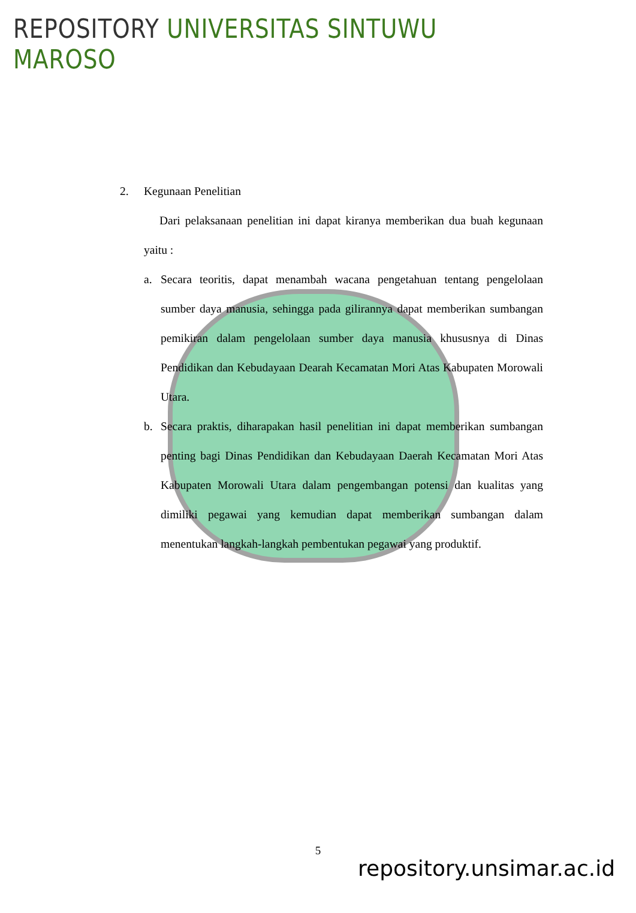REPOSITORY UNIVERSITAS SINTUWU MAROSO
2. Kegunaan Penelitian
Dari pelaksanaan penelitian ini dapat kiranya memberikan dua buah kegunaan yaitu :
a. Secara teoritis, dapat menambah wacana pengetahuan tentang pengelolaan sumber daya manusia, sehingga pada gilirannya dapat memberikan sumbangan pemikiran dalam pengelolaan sumber daya manusia khususnya di Dinas Pendidikan dan Kebudayaan Dearah Kecamatan Mori Atas Kabupaten Morowali Utara.
b. Secara praktis, diharapakan hasil penelitian ini dapat memberikan sumbangan penting bagi Dinas Pendidikan dan Kebudayaan Daerah Kecamatan Mori Atas Kabupaten Morowali Utara dalam pengembangan potensi dan kualitas yang dimiliki pegawai yang kemudian dapat memberikan sumbangan dalam menentukan langkah-langkah pembentukan pegawai yang produktif.
5
repository.unsimar.ac.id